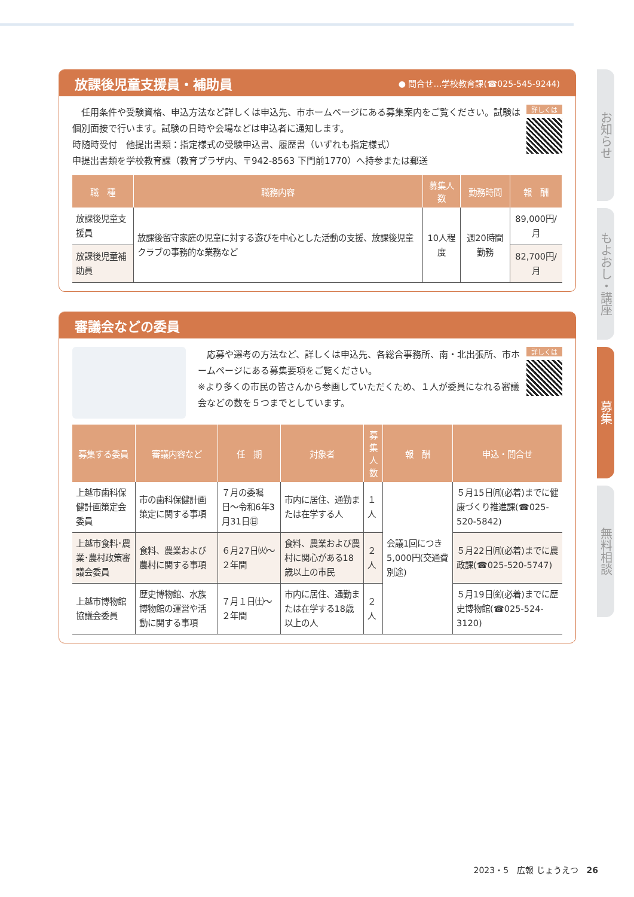放課後児童支援員・補助員
● 問合せ…学校教育課(☎025-545-9244)
詳しくは
　任用条件や受験資格、申込方法など詳しくは申込先、市ホームページにある募集案内をご覧ください。試験は個別面接で行います。試験の日時や会場などは申込者に通知します。
時随時受付　他提出書類：指定様式の受験申込書、履歴書（いずれも指定様式）
申提出書類を学校教育課（教育プラザ内、〒942-8563 下門前1770）へ持参または郵送
| 職 種 | 職務内容 | 募集人数 | 勤務時間 | 報 酬 |
| --- | --- | --- | --- | --- |
| 放課後児童支援員 | 放課後留守家庭の児童に対する遊びを中心とした活動の支援、放課後児童クラブの事務的な業務など | 10人程度 | 週20時間勤務 | 89,000円/月 |
| 放課後児童補助員 | | | | 82,700円/月 |
審議会などの委員
詳しくは
　応募や選考の方法など、詳しくは申込先、各総合事務所、南・北出張所、市ホームページにある募集要項をご覧ください。
※より多くの市民の皆さんから参画していただくため、１人が委員になれる審議会などの数を５つまでとしています。
| 募集する委員 | 審議内容など | 任 期 | 対象者 | 募集 人数 | 報 酬 | 申込・問合せ |
| --- | --- | --- | --- | --- | --- | --- |
| 上越市歯科保健計画策定会委員 | 市の歯科保健計画策定に関する事項 | ７月の委嘱日〜令和6年3月31日㊐ | 市内に居住、通勤または在学する人 | １人 | 会議1回につき5,000円(交通費別途) | ５月15日㈪(必着)までに健康づくり推進課(☎025-520-5842) |
| 上越市食料･農業･農村政策審議会委員 | 食料、農業および農村に関する事項 | ６月27日㈫〜２年間 | 食料、農業および農村に関心がある18歳以上の市民 | ２人 | | ５月22日㈪(必着)までに農政課(☎025-520-5747) |
| 上越市博物館協議会委員 | 歴史博物館、水族博物館の運営や活動に関する事項 | ７月１日㈯〜２年間 | 市内に居住、通勤または在学する18歳以上の人 | ２人 | | ５月19日㈮(必着)までに歴史博物館(☎025-524-3120) |
お知らせ
もよおし・講座
募集
無料相談
2023・5　広報 じょうえつ　26